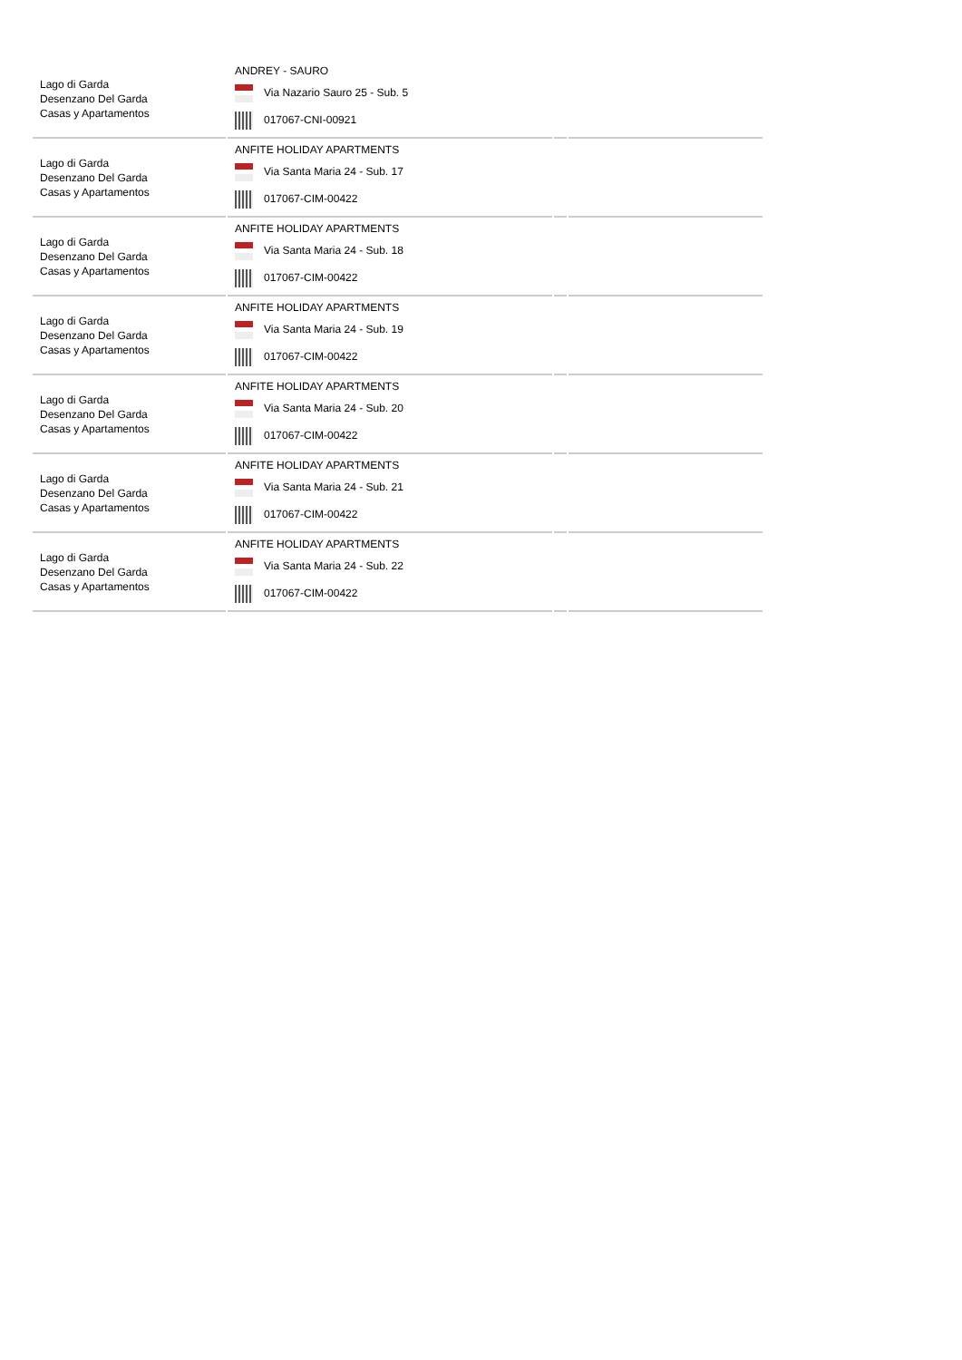| Lago di Garda Desenzano Del Garda Casas y Apartamentos | ANDREY - SAURO Via Nazario Sauro 25 - Sub. 5 017067-CNI-00921 | | |
| Lago di Garda Desenzano Del Garda Casas y Apartamentos | ANFITE HOLIDAY APARTMENTS Via Santa Maria 24 - Sub. 17 017067-CIM-00422 | | |
| Lago di Garda Desenzano Del Garda Casas y Apartamentos | ANFITE HOLIDAY APARTMENTS Via Santa Maria 24 - Sub. 18 017067-CIM-00422 | | |
| Lago di Garda Desenzano Del Garda Casas y Apartamentos | ANFITE HOLIDAY APARTMENTS Via Santa Maria 24 - Sub. 19 017067-CIM-00422 | | |
| Lago di Garda Desenzano Del Garda Casas y Apartamentos | ANFITE HOLIDAY APARTMENTS Via Santa Maria 24 - Sub. 20 017067-CIM-00422 | | |
| Lago di Garda Desenzano Del Garda Casas y Apartamentos | ANFITE HOLIDAY APARTMENTS Via Santa Maria 24 - Sub. 21 017067-CIM-00422 | | |
| Lago di Garda Desenzano Del Garda Casas y Apartamentos | ANFITE HOLIDAY APARTMENTS Via Santa Maria 24 - Sub. 22 017067-CIM-00422 | | |